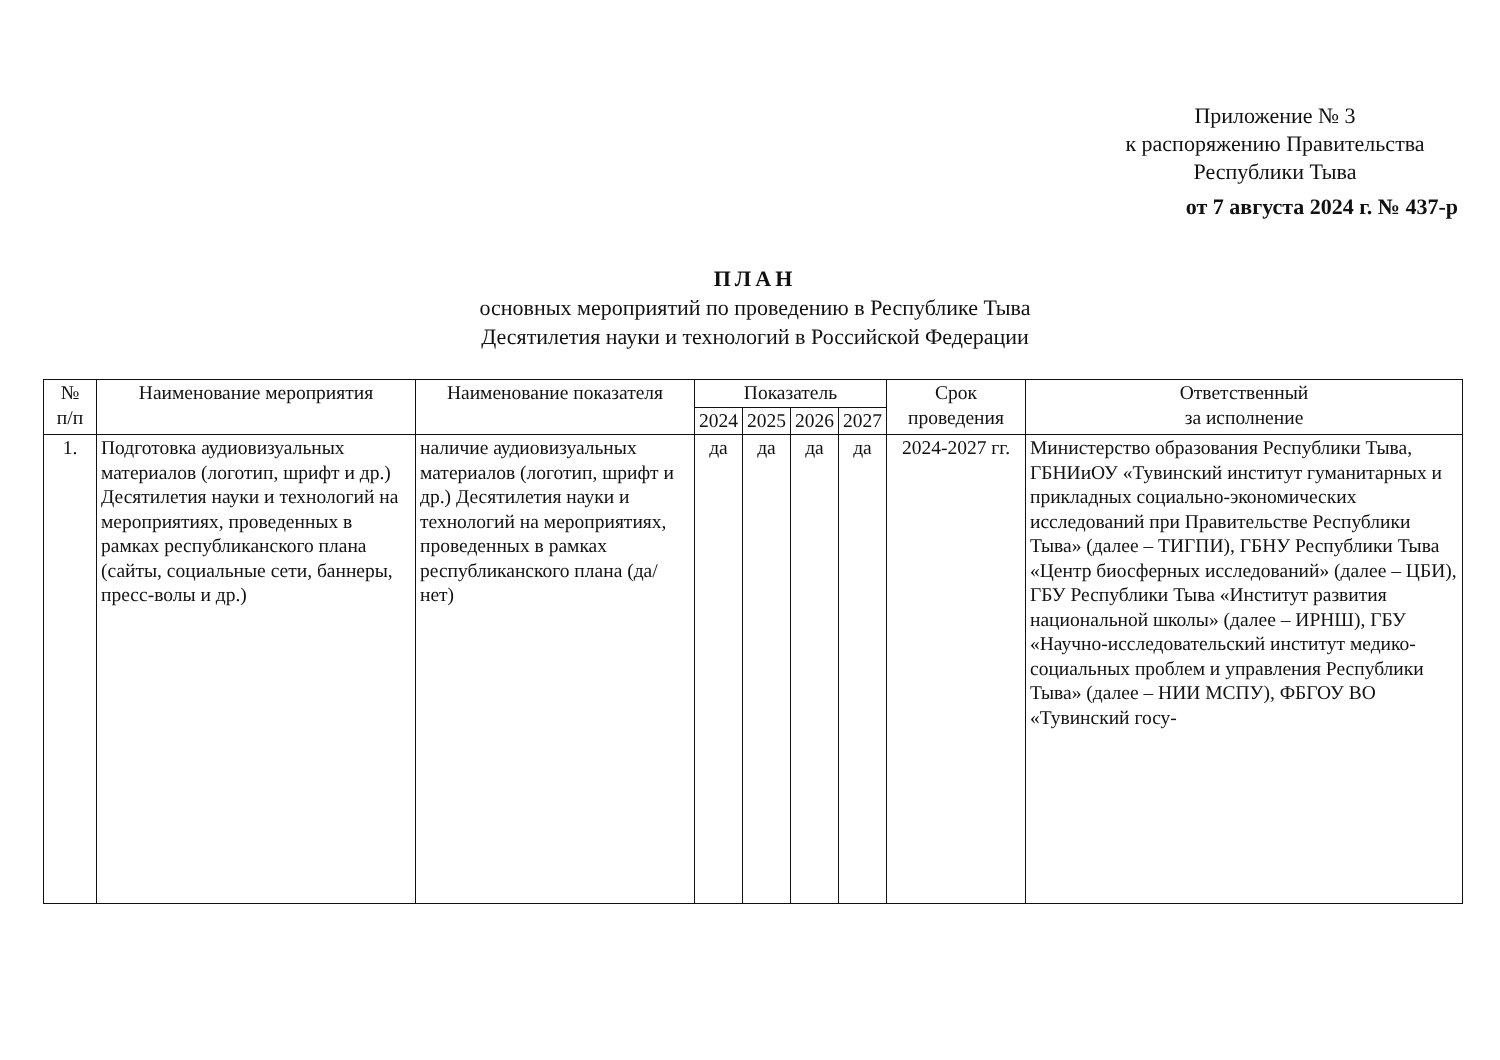Приложение № 3
к распоряжению Правительства
Республики Тыва
от 7 августа 2024 г. № 437-р
ПЛАН
основных мероприятий по проведению в Республике Тыва
Десятилетия науки и технологий в Российской Федерации
| № п/п | Наименование мероприятия | Наименование показателя | Показатель | | | | Срок проведения | Ответственный за исполнение |
| --- | --- | --- | --- | --- | --- | --- | --- | --- |
| | | | 2024 | 2025 | 2026 | 2027 | | |
| 1. | Подготовка аудиовизуальных материалов (логотип, шрифт и др.) Десятилетия науки и технологий на мероприятиях, проведенных в рамках республиканского плана (сайты, социальные сети, баннеры, пресс-волы и др.) | наличие аудиовизуальных материалов (логотип, шрифт и др.) Десятилетия науки и технологий на мероприятиях, проведенных в рамках республиканского плана (да/нет) | да | да | да | да | 2024-2027 гг. | Министерство образования Республики Тыва, ГБНИиОУ «Тувинский институт гуманитарных и прикладных социально-экономических исследований при Правительстве Республики Тыва» (далее – ТИГПИ), ГБНУ Республики Тыва «Центр биосферных исследований» (далее – ЦБИ), ГБУ Республики Тыва «Институт развития национальной школы» (далее – ИРНШ), ГБУ «Научно-исследовательский институт медико-социальных проблем и управления Республики Тыва» (далее – НИИ МСПУ), ФБГОУ ВО «Тувинский госу- |